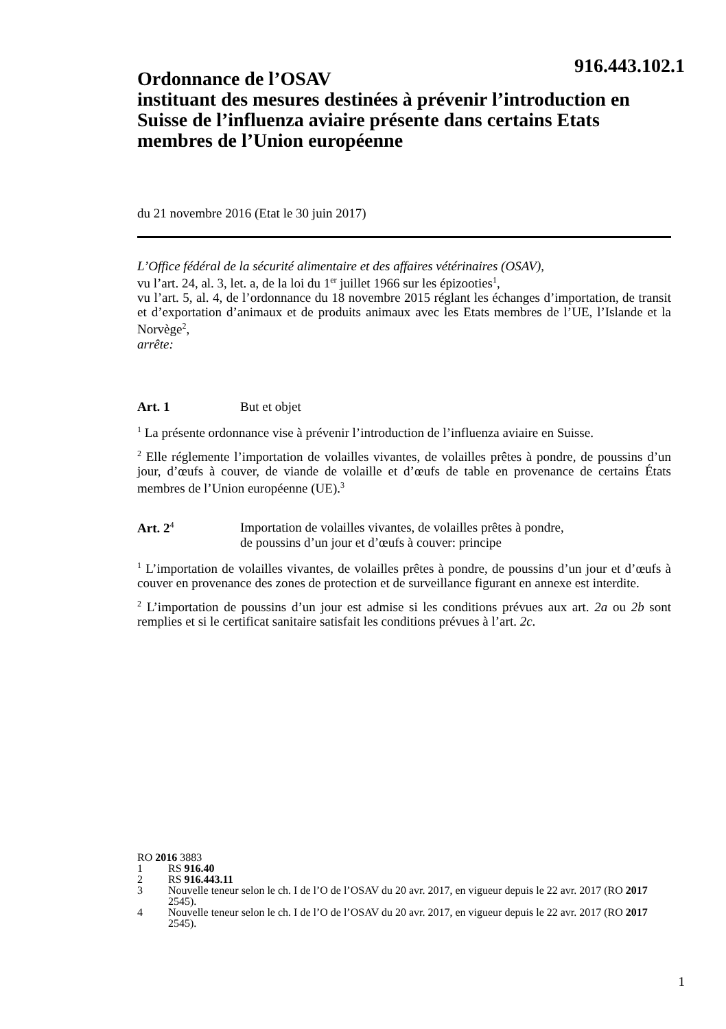916.443.102.1
Ordonnance de l’OSAV
instituant des mesures destinées à prévenir l’introduction en Suisse de l’influenza aviaire présente dans certains Etats membres de l’Union européenne
du 21 novembre 2016 (Etat le 30 juin 2017)
L’Office fédéral de la sécurité alimentaire et des affaires vétérinaires (OSAV),
vu l’art. 24, al. 3, let. a, de la loi du 1<sup>er</sup> juillet 1966 sur les épizooties<sup>1</sup>,
vu l’art. 5, al. 4, de l’ordonnance du 18 novembre 2015 réglant les échanges d’importation, de transit et d’exportation d’animaux et de produits animaux avec les Etats membres de l’UE, l’Islande et la Norvège<sup>2</sup>,
arrête:
Art. 1 But et objet
<sup>1</sup> La présente ordonnance vise à prévenir l’introduction de l’influenza aviaire en Suisse.
<sup>2</sup> Elle réglemente l’importation de volailles vivantes, de volailles prêtes à pondre, de poussins d’un jour, d’œufs à couver, de viande de volaille et d’œufs de table en provenance de certains États membres de l’Union européenne (UE).<sup>3</sup>
Art. 2<sup>4</sup> Importation de volailles vivantes, de volailles prêtes à pondre,
de poussins d’un jour et d’œufs à couver: principe
<sup>1</sup> L’importation de volailles vivantes, de volailles prêtes à pondre, de poussins d’un jour et d’œufs à couver en provenance des zones de protection et de surveillance figurant en annexe est interdite.
<sup>2</sup> L’importation de poussins d’un jour est admise si les conditions prévues aux art. 2a ou 2b sont remplies et si le certificat sanitaire satisfait les conditions prévues à l’art. 2c.
RO 2016 3883
1 RS 916.40
2 RS 916.443.11
3 Nouvelle teneur selon le ch. I de l’O de l’OSAV du 20 avr. 2017, en vigueur depuis le 22 avr. 2017 (RO 2017 2545).
4 Nouvelle teneur selon le ch. I de l’O de l’OSAV du 20 avr. 2017, en vigueur depuis le 22 avr. 2017 (RO 2017 2545).
1